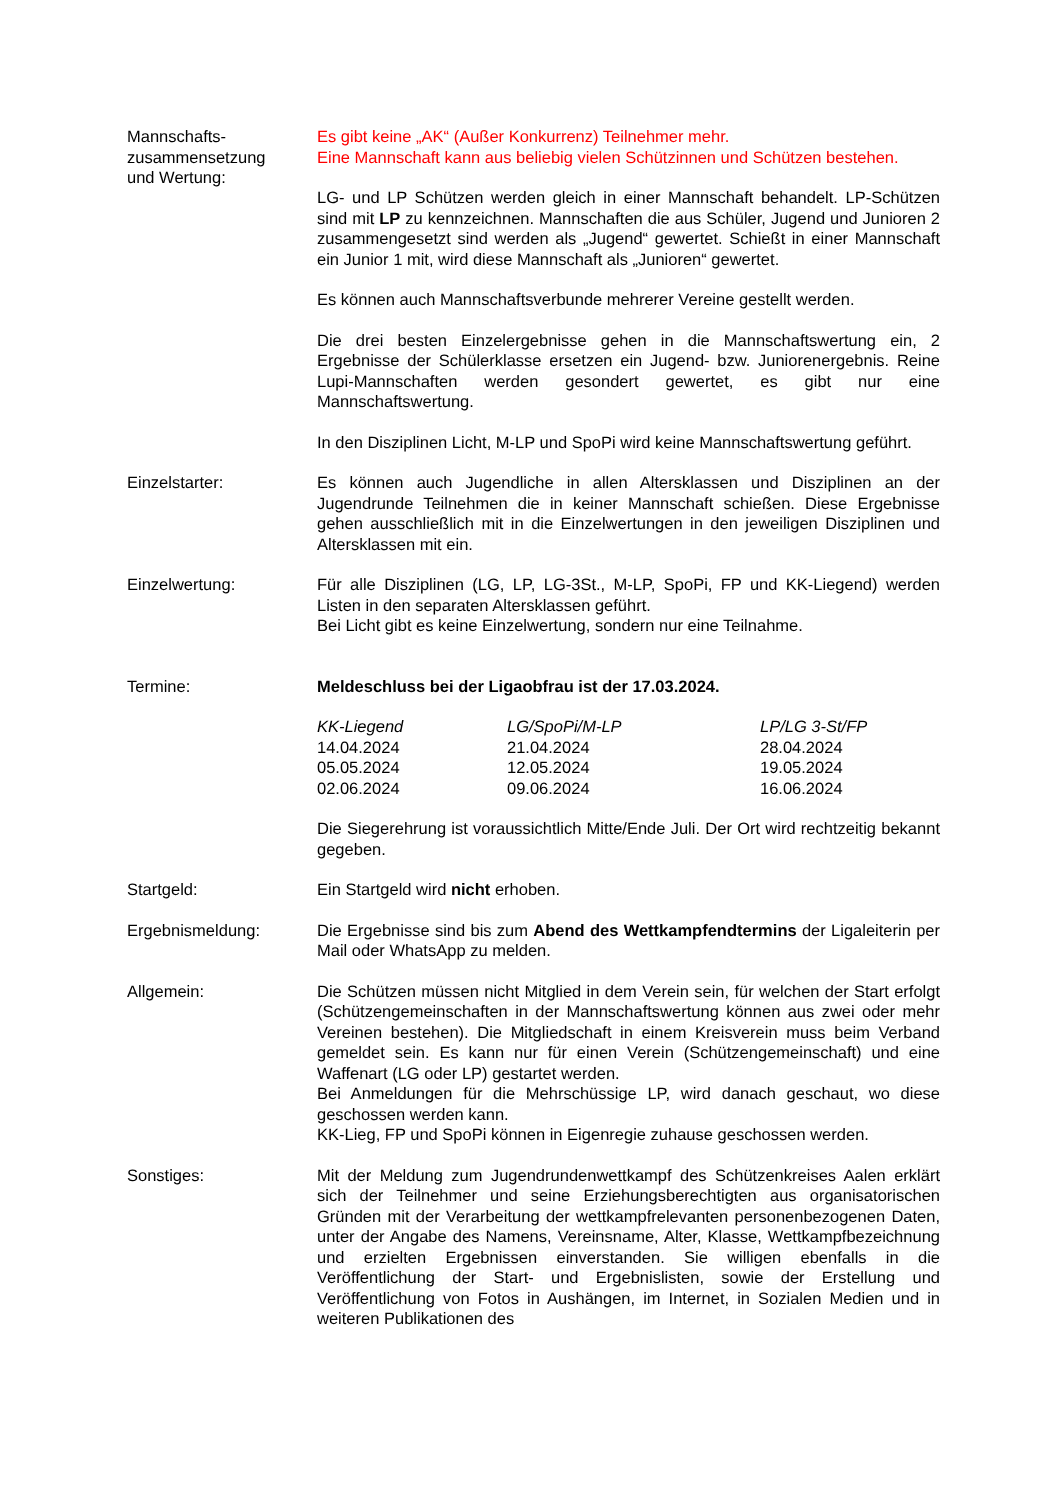Mannschafts-
zusammensetzung
und Wertung:
Es gibt keine „AK“ (Außer Konkurrenz) Teilnehmer mehr.
Eine Mannschaft kann aus beliebig vielen Schützinnen und Schützen bestehen.
LG- und LP Schützen werden gleich in einer Mannschaft behandelt. LP-Schützen sind mit LP zu kennzeichnen. Mannschaften die aus Schüler, Jugend und Junioren 2 zusammengesetzt sind werden als „Jugend“ gewertet. Schießt in einer Mannschaft ein Junior 1 mit, wird diese Mannschaft als „Junioren“ gewertet.
Es können auch Mannschaftsverbunde mehrerer Vereine gestellt werden.
Die drei besten Einzelergebnisse gehen in die Mannschaftswertung ein, 2 Ergebnisse der Schülerklasse ersetzen ein Jugend- bzw. Juniorenergebnis. Reine Lupi-Mannschaften werden gesondert gewertet, es gibt nur eine Mannschaftswertung.
In den Disziplinen Licht, M-LP und SpoPi wird keine Mannschaftswertung geführt.
Einzelstarter: Es können auch Jugendliche in allen Altersklassen und Disziplinen an der Jugendrunde Teilnehmen die in keiner Mannschaft schießen. Diese Ergebnisse gehen ausschließlich mit in die Einzelwertungen in den jeweiligen Disziplinen und Altersklassen mit ein.
Einzelwertung: Für alle Disziplinen (LG, LP, LG-3St., M-LP, SpoPi, FP und KK-Liegend) werden Listen in den separaten Altersklassen geführt.
Bei Licht gibt es keine Einzelwertung, sondern nur eine Teilnahme.
Termine: Meldeschluss bei der Ligaobfrau ist der 17.03.2024.
| KK-Liegend | LG/SpoPi/M-LP | LP/LG 3-St/FP |
| --- | --- | --- |
| 14.04.2024 | 21.04.2024 | 28.04.2024 |
| 05.05.2024 | 12.05.2024 | 19.05.2024 |
| 02.06.2024 | 09.06.2024 | 16.06.2024 |
Die Siegerehrung ist voraussichtlich Mitte/Ende Juli. Der Ort wird rechtzeitig bekannt gegeben.
Startgeld: Ein Startgeld wird nicht erhoben.
Ergebnismeldung: Die Ergebnisse sind bis zum Abend des Wettkampfendtermins der Ligaleiterin per Mail oder WhatsApp zu melden.
Allgemein: Die Schützen müssen nicht Mitglied in dem Verein sein, für welchen der Start erfolgt (Schützengemeinschaften in der Mannschaftswertung können aus zwei oder mehr Vereinen bestehen). Die Mitgliedschaft in einem Kreisverein muss beim Verband gemeldet sein. Es kann nur für einen Verein (Schützengemeinschaft) und eine Waffenart (LG oder LP) gestartet werden.
Bei Anmeldungen für die Mehrschüssige LP, wird danach geschaut, wo diese geschossen werden kann.
KK-Lieg, FP und SpoPi können in Eigenregie zuhause geschossen werden.
Sonstiges: Mit der Meldung zum Jugendrundenwettkampf des Schützenkreises Aalen erklärt sich der Teilnehmer und seine Erziehungsberechtigten aus organisatorischen Gründen mit der Verarbeitung der wettkampfrelevanten personenbezogenen Daten, unter der Angabe des Namens, Vereinsname, Alter, Klasse, Wettkampfbezeichnung und erzielten Ergebnissen einverstanden. Sie willigen ebenfalls in die Veröffentlichung der Start- und Ergebnislisten, sowie der Erstellung und Veröffentlichung von Fotos in Aushängen, im Internet, in Sozialen Medien und in weiteren Publikationen des